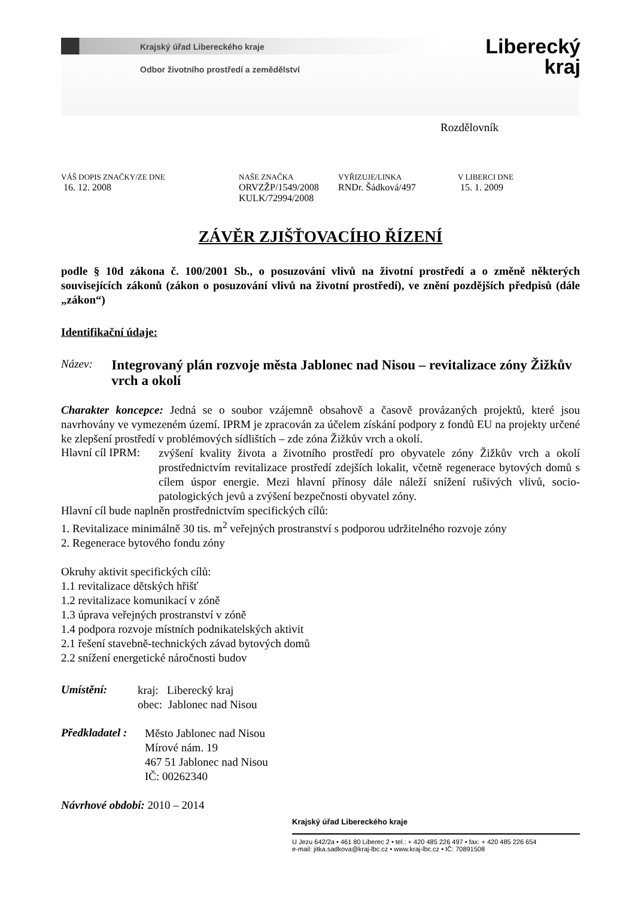Liberecký
kraj
Krajský úřad Libereckého kraje
Odbor životního prostředí a zemědělství
Rozdělovník
| VÁŠ DOPIS ZNAČKY/ZE DNE | NAŠE ZNAČKA | VYŘIZUJE/LINKA | V LIBERCI DNE |
| 16. 12. 2008 | ORVZŽP/1549/2008 KULK/72994/2008 | RNDr. Šádková/497 | 15. 1. 2009 |
ZÁVĚR ZJIŠŤOVACÍHO ŘÍZENÍ
podle § 10d zákona č. 100/2001 Sb., o posuzování vlivů na životní prostředí a o změně některých souvisejících zákonů (zákon o posuzování vlivů na životní prostředí), ve znění pozdějších předpisů (dále „zákon“)
Identifikační údaje:
Název: Integrovaný plán rozvoje města Jablonec nad Nisou – revitalizace zóny Žižkův vrch a okolí
Charakter koncepce: Jedná se o soubor vzájemně obsahově a časově provázaných projektů, které jsou navrhovány ve vymezeném území. IPRM je zpracován za účelem získání podpory z fondů EU na projekty určené ke zlepšení prostředí v problémových sídlištích – zde zóna Žižkův vrch a okolí.
Hlavní cíl IPRM:
zvýšení kvality života a životního prostředí pro obyvatele zóny Žižkův vrch a okolí prostřednictvím revitalizace prostředí zdejších lokalit, včetně regenerace bytových domů s cílem úspor energie. Mezi hlavní přínosy dále náleží snížení rušivých vlivů, socio-patologických jevů a zvýšení bezpečnosti obyvatel zóny.
Hlavní cíl bude naplněn prostřednictvím specifických cílů:
1. Revitalizace minimálně 30 tis. m<sup>2</sup> veřejných prostranství s podporou udržitelného rozvoje zóny
2. Regenerace bytového fondu zóny
Okruhy aktivit specifických cílů:
1.1 revitalizace dětských hřišť
1.2 revitalizace komunikací v zóně
1.3 úprava veřejných prostranství v zóně
1.4 podpora rozvoje místních podnikatelských aktivit
2.1 řešení stavebně-technických závad bytových domů
2.2 snížení energetické náročnosti budov
Umístění:
kraj: Liberecký kraj
obec: Jablonec nad Nisou
Předkladatel :
Město Jablonec nad Nisou
Mírové nám. 19
467 51 Jablonec nad Nisou
IČ: 00262340
Návrhové období: 2010 – 2014
Krajský úřad Libereckého kraje
U Jezu 642/2a • 461 80 Liberec 2 • tel.: + 420 485 226 497 • fax: + 420 485 226 654
e-mail: jitka.sadkova@kraj-lbc.cz • www.kraj-lbc.cz • IČ: 70891508